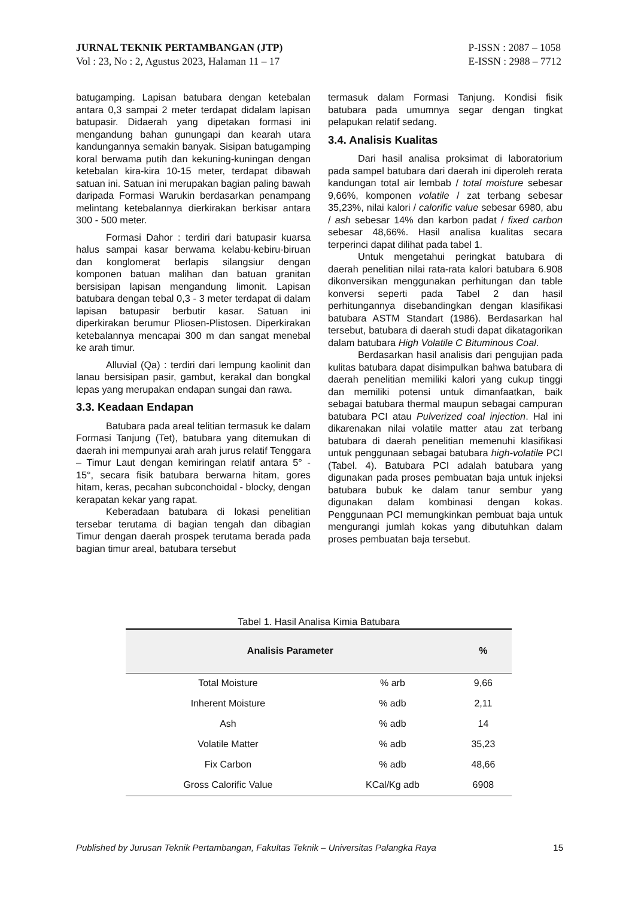JURNAL TEKNIK PERTAMBANGAN (JTP)
Vol : 23, No : 2, Agustus 2023, Halaman 11 – 17
P-ISSN : 2087 – 1058
E-ISSN : 2988 – 7712
batugamping. Lapisan batubara dengan ketebalan antara 0,3 sampai 2 meter terdapat didalam lapisan batupasir. Didaerah yang dipetakan formasi ini mengandung bahan gunungapi dan kearah utara kandungannya semakin banyak. Sisipan batugamping koral berwama putih dan kekuning-kuningan dengan ketebalan kira-kira 10-15 meter, terdapat dibawah satuan ini. Satuan ini merupakan bagian paling bawah daripada Formasi Warukin berdasarkan penampang melintang ketebalannya dierkirakan berkisar antara 300 - 500 meter.
Formasi Dahor : terdiri dari batupasir kuarsa halus sampai kasar berwama kelabu-kebiru-biruan dan konglomerat berlapis silangsiur dengan komponen batuan malihan dan batuan granitan bersisipan lapisan mengandung limonit. Lapisan batubara dengan tebal 0,3 - 3 meter terdapat di dalam lapisan batupasir berbutir kasar. Satuan ini diperkirakan berumur Pliosen-Plistosen. Diperkirakan ketebalannya mencapai 300 m dan sangat menebal ke arah timur.
Alluvial (Qa) : terdiri dari lempung kaolinit dan lanau bersisipan pasir, gambut, kerakal dan bongkal lepas yang merupakan endapan sungai dan rawa.
3.3. Keadaan Endapan
Batubara pada areal telitian termasuk ke dalam Formasi Tanjung (Tet), batubara yang ditemukan di daerah ini mempunyai arah arah jurus relatif Tenggara – Timur Laut dengan kemiringan relatif antara 5° - 15°, secara fisik batubara berwarna hitam, gores hitam, keras, pecahan subconchoidal - blocky, dengan kerapatan kekar yang rapat.
Keberadaan batubara di lokasi penelitian tersebar terutama di bagian tengah dan dibagian Timur dengan daerah prospek terutama berada pada bagian timur areal, batubara tersebut
termasuk dalam Formasi Tanjung. Kondisi fisik batubara pada umumnya segar dengan tingkat pelapukan relatif sedang.
3.4. Analisis Kualitas
Dari hasil analisa proksimat di laboratorium pada sampel batubara dari daerah ini diperoleh rerata kandungan total air lembab / total moisture sebesar 9,66%, komponen volatile / zat terbang sebesar 35,23%, nilai kalori / calorific value sebesar 6980, abu / ash sebesar 14% dan karbon padat / fixed carbon sebesar 48,66%. Hasil analisa kualitas secara terperinci dapat dilihat pada tabel 1.
Untuk mengetahui peringkat batubara di daerah penelitian nilai rata-rata kalori batubara 6.908 dikonversikan menggunakan perhitungan dan table konversi seperti pada Tabel 2 dan hasil perhitungannya disebandingkan dengan klasifikasi batubara ASTM Standart (1986). Berdasarkan hal tersebut, batubara di daerah studi dapat dikatagorikan dalam batubara High Volatile C Bituminous Coal.
Berdasarkan hasil analisis dari pengujian pada kulitas batubara dapat disimpulkan bahwa batubara di daerah penelitian memiliki kalori yang cukup tinggi dan memiliki potensi untuk dimanfaatkan, baik sebagai batubara thermal maupun sebagai campuran batubara PCI atau Pulverized coal injection. Hal ini dikarenakan nilai volatile matter atau zat terbang batubara di daerah penelitian memenuhi klasifikasi untuk penggunaan sebagai batubara high-volatile PCI (Tabel. 4). Batubara PCI adalah batubara yang digunakan pada proses pembuatan baja untuk injeksi batubara bubuk ke dalam tanur sembur yang digunakan dalam kombinasi dengan kokas. Penggunaan PCI memungkinkan pembuat baja untuk mengurangi jumlah kokas yang dibutuhkan dalam proses pembuatan baja tersebut.
Tabel 1. Hasil Analisa Kimia Batubara
| Analisis Parameter | | % |
| --- | --- | --- |
| Total Moisture | % arb | 9,66 |
| Inherent Moisture | % adb | 2,11 |
| Ash | % adb | 14 |
| Volatile Matter | % adb | 35,23 |
| Fix Carbon | % adb | 48,66 |
| Gross Calorific Value | KCal/Kg adb | 6908 |
Published by Jurusan Teknik Pertambangan, Fakultas Teknik – Universitas Palangka Raya 15